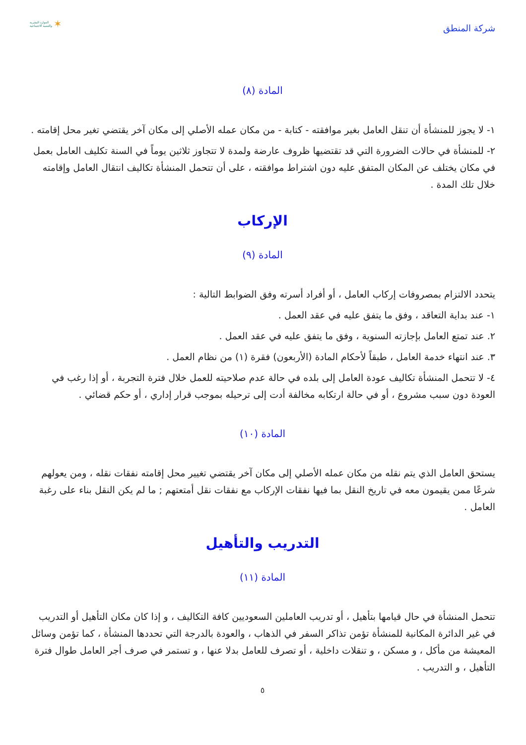شركة المنطق
الموارد البشرية
والتنمية الاجتماعية ✶
المادة (٨)
١- لا يجوز للمنشأة أن تنقل العامل بغير موافقته - كتابة - من مكان عمله الأصلي إلى مكان آخر يقتضي تغير محل إقامته .
٢- للمنشأة في حالات الضرورة التي قد تقتضيها ظروف عارضة ولمدة لا تتجاوز ثلاثين يوماً في السنة تكليف العامل بعمل في مكان يختلف عن المكان المتفق عليه دون اشتراط موافقته ، على أن تتحمل المنشأة تكاليف انتقال العامل وإقامته خلال تلك المدة .
الإركاب
المادة (٩)
يتحدد الالتزام بمصروفات إركاب العامل ، أو أفراد أسرته وفق الضوابط التالية :
١- عند بداية التعاقد ، وفق ما يتفق عليه في عقد العمل .
٢. عند تمتع العامل بإجازته السنوية ، وفق ما يتفق عليه في عقد العمل .
٣. عند انتهاء خدمة العامل ، طبقاً لأحكام المادة (الأربعون) فقرة (١) من نظام العمل .
٤- لا تتحمل المنشأة تكاليف عودة العامل إلى بلده في حالة عدم صلاحيته للعمل خلال فترة التجربة ، أو إذا رغب في العودة دون سبب مشروع ، أو في حالة ارتكابه مخالفة أدت إلى ترحيله بموجب قرار إداري ، أو حكم قضائي .
المادة (١٠)
يستحق العامل الذي يتم نقله من مكان عمله الأصلي إلى مكان آخر يقتضي تغيير محل إقامته نفقات نقله ، ومن يعولهم شرعًا ممن يقيمون معه في تاريخ النقل بما فيها نفقات الإركاب مع نفقات نقل أمتعتهم ; ما لم يكن النقل بناء على رغبة العامل .
التدريب والتأهيل
المادة (١١)
تتحمل المنشأة في حال قيامها بتأهيل ، أو تدريب العاملين السعوديين كافة التكاليف ، و إذا كان مكان التأهيل أو التدريب في غير الدائرة المكانية للمنشأة تؤمن تذاكر السفر في الذهاب ، والعودة بالدرجة التي تحددها المنشأة ، كما تؤمن وسائل المعيشة من مأكل ، و مسكن ، و تنقلات داخلية ، أو تصرف للعامل بدلا عنها ، و تستمر في صرف أجر العامل طوال فترة التأهيل ، و التدريب .
٥